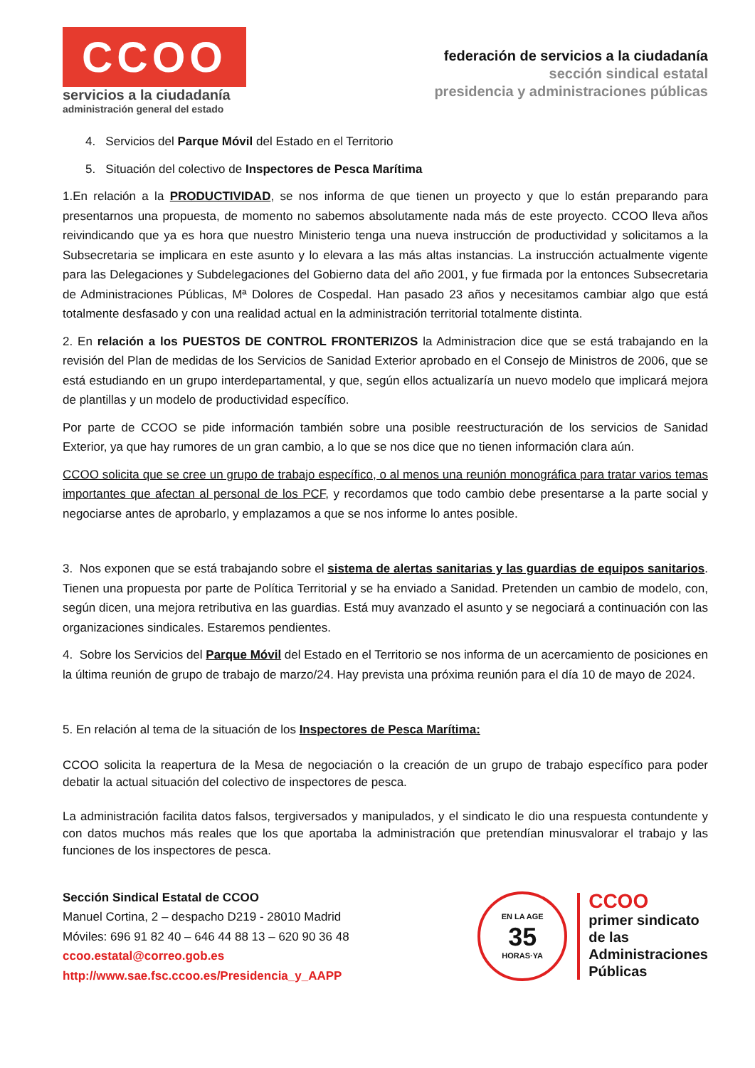CCOO
servicios a la ciudadanía
administración general del estado
federación de servicios a la ciudadanía
sección sindical estatal
presidencia y administraciones públicas
4. Servicios del Parque Móvil del Estado en el Territorio
5. Situación del colectivo de Inspectores de Pesca Marítima
1.En relación a la PRODUCTIVIDAD, se nos informa de que tienen un proyecto y que lo están preparando para presentarnos una propuesta, de momento no sabemos absolutamente nada más de este proyecto. CCOO lleva años reivindicando que ya es hora que nuestro Ministerio tenga una nueva instrucción de productividad y solicitamos a la Subsecretaria se implicara en este asunto y lo elevara a las más altas instancias. La instrucción actualmente vigente para las Delegaciones y Subdelegaciones del Gobierno data del año 2001, y fue firmada por la entonces Subsecretaria de Administraciones Públicas, Mª Dolores de Cospedal. Han pasado 23 años y necesitamos cambiar algo que está totalmente desfasado y con una realidad actual en la administración territorial totalmente distinta.
2. En relación a los PUESTOS DE CONTROL FRONTERIZOS la Administracion dice que se está trabajando en la revisión del Plan de medidas de los Servicios de Sanidad Exterior aprobado en el Consejo de Ministros de 2006, que se está estudiando en un grupo interdepartamental, y que, según ellos actualizaría un nuevo modelo que implicará mejora de plantillas y un modelo de productividad específico.
Por parte de CCOO se pide información también sobre una posible reestructuración de los servicios de Sanidad Exterior, ya que hay rumores de un gran cambio, a lo que se nos dice que no tienen información clara aún.
CCOO solicita que se cree un grupo de trabajo específico, o al menos una reunión monográfica para tratar varios temas importantes que afectan al personal de los PCF, y recordamos que todo cambio debe presentarse a la parte social y negociarse antes de aprobarlo, y emplazamos a que se nos informe lo antes posible.
3. Nos exponen que se está trabajando sobre el sistema de alertas sanitarias y las guardias de equipos sanitarios. Tienen una propuesta por parte de Política Territorial y se ha enviado a Sanidad. Pretenden un cambio de modelo, con, según dicen, una mejora retributiva en las guardias. Está muy avanzado el asunto y se negociará a continuación con las organizaciones sindicales. Estaremos pendientes.
4. Sobre los Servicios del Parque Móvil del Estado en el Territorio se nos informa de un acercamiento de posiciones en la última reunión de grupo de trabajo de marzo/24. Hay prevista una próxima reunión para el día 10 de mayo de 2024.
5. En relación al tema de la situación de los Inspectores de Pesca Marítima:
CCOO solicita la reapertura de la Mesa de negociación o la creación de un grupo de trabajo específico para poder debatir la actual situación del colectivo de inspectores de pesca.
La administración facilita datos falsos, tergiversados y manipulados, y el sindicato le dio una respuesta contundente y con datos muchos más reales que los que aportaba la administración que pretendían minusvalorar el trabajo y las funciones de los inspectores de pesca.
Sección Sindical Estatal de CCOO
Manuel Cortina, 2 – despacho D219 - 28010 Madrid
Móviles: 696 91 82 40 – 646 44 88 13 – 620 90 36 48
ccoo.estatal@correo.gob.es
http://www.sae.fsc.ccoo.es/Presidencia_y_AAPP
EN LA AGE
35
HORAS·YA
CCOO
primer sindicato
de las
Administraciones
Públicas